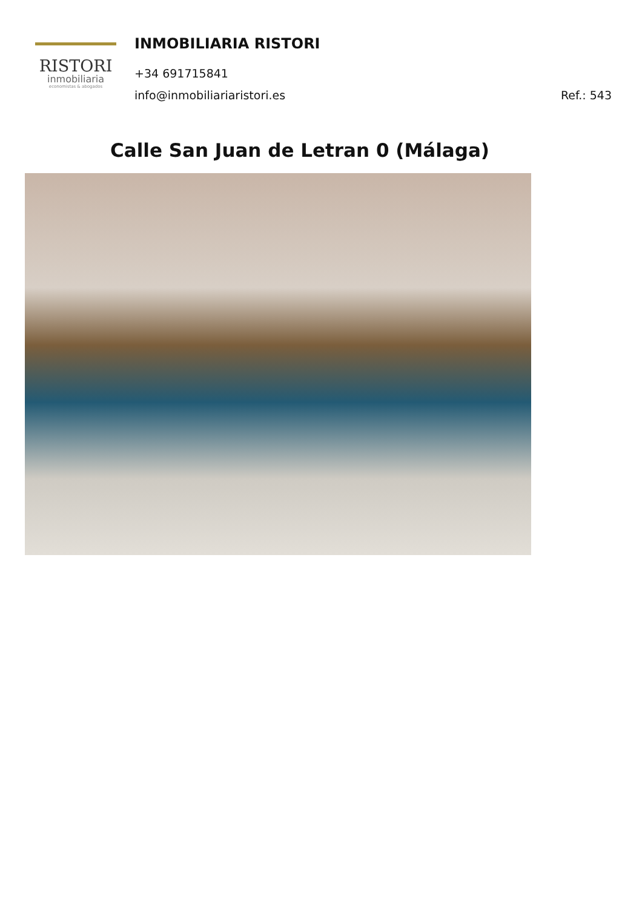RISTORI
inmobiliaria
economistas & abogados
INMOBILIARIA RISTORI
+34 691715841
info@inmobiliariaristori.es Ref.: 543
Calle San Juan de Letran 0 (Málaga)